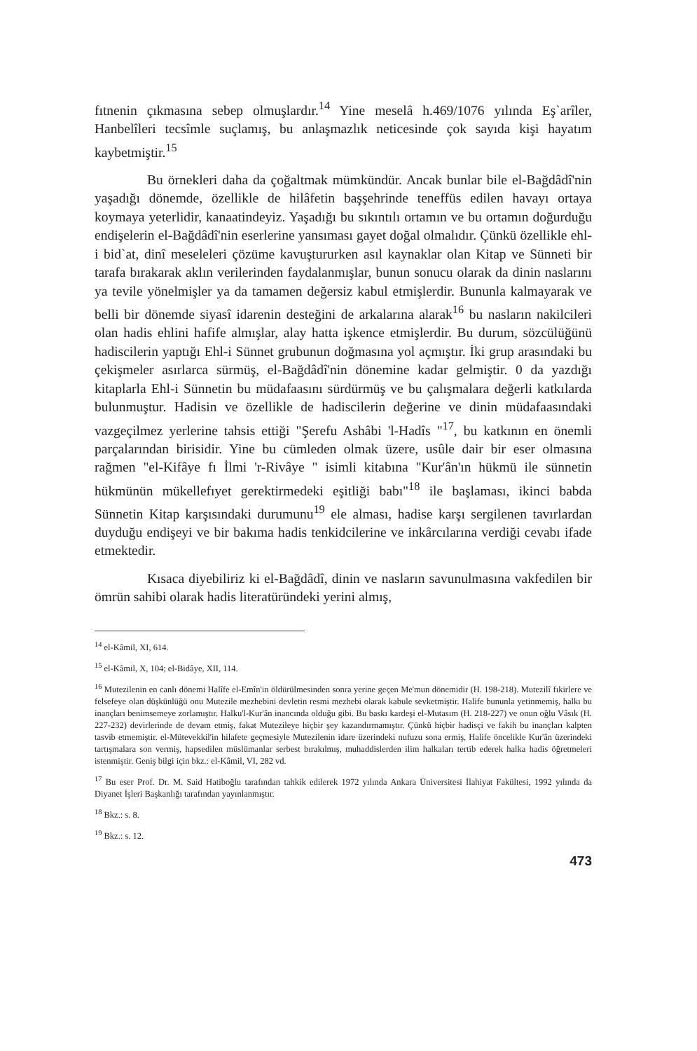fıtnenin çıkmasına sebep olmuşlardır.<sup>14</sup> Yine meselâ h.469/1076 yılında Eş`arîler, Hanbelîleri tecsîmle suçlamış, bu anlaşmazlık neticesinde çok sayıda kişi hayatım kaybetmiştir.<sup>15</sup>
Bu örnekleri daha da çoğaltmak mümkündür. Ancak bunlar bile el-Bağdâdî'nin yaşadığı dönemde, özellikle de hilâfetin başşehrinde teneffüs edilen havayı ortaya koymaya yeterlidir, kanaatindeyiz. Yaşadığı bu sıkıntılı ortamın ve bu ortamın doğurduğu endişelerin el-Bağdâdî'nin eserlerine yansıması gayet doğal olmalıdır. Çünkü özellikle ehl-i bid`at, dinî meseleleri çözüme kavuştururken asıl kaynaklar olan Kitap ve Sünneti bir tarafa bırakarak aklın verilerinden faydalanmışlar, bunun sonucu olarak da dinin naslarını ya tevile yönelmişler ya da tamamen değersiz kabul etmişlerdir. Bununla kalmayarak ve belli bir dönemde siyasî idarenin desteğini de arkalarına alarak<sup>16</sup> bu nasların nakilcileri olan hadis ehlini hafife almışlar, alay hatta işkence etmişlerdir. Bu durum, sözcülüğünü hadiscilerin yaptığı Ehl-i Sünnet grubunun doğmasına yol açmıştır. İki grup arasındaki bu çekişmeler asırlarca sürmüş, el-Bağdâdî'nin dönemine kadar gelmiştir. 0 da yazdığı kitaplarla Ehl-i Sünnetin bu müdafaasını sürdürmüş ve bu çalışmalara değerli katkılarda bulunmuştur. Hadisin ve özellikle de hadiscilerin değerine ve dinin müdafaasındaki vazgeçilmez yerlerine tahsis ettiği "Şerefu Ashâbi 'l-Hadîs "<sup>17</sup>, bu katkının en önemli parçalarından birisidir. Yine bu cümleden olmak üzere, usûle dair bir eser olmasına rağmen "el-Kifâye fı İlmi 'r-Rivâye " isimli kitabına "Kur'ân'ın hükmü ile sünnetin hükmünün mükellefıyet gerektirmedeki eşitliği babı"<sup>18</sup> ile başlaması, ikinci babda Sünnetin Kitap karşısındaki durumunu<sup>19</sup> ele alması, hadise karşı sergilenen tavırlardan duyduğu endişeyi ve bir bakıma hadis tenkidcilerine ve inkârcılarına verdiği cevabı ifade etmektedir.
Kısaca diyebiliriz ki el-Bağdâdî, dinin ve nasların savunulmasına vakfedilen bir ömrün sahibi olarak hadis literatüründeki yerini almış,
<sup>14</sup> el-Kâmil, XI, 614.
<sup>15</sup> el-Kâmil, X, 104; el-Bidâye, XII, 114.
<sup>16</sup> Mutezilenin en canlı dönemi Halîfe el-Emîn'in öldürülmesinden sonra yerine geçen Me'mun dönemidir (H. 198-218). Mutezilî fıkirlere ve felsefeye olan düşkünlüğü onu Mutezile mezhebini devletin resmi mezhebi olarak kabule sevketmiştir. Halife bununla yetinmemiş, halkı bu inançları benimsemeye zorlamıştır. Halku'l-Kur'ân inancında olduğu gibi. Bu baskı kardeşi el-Mutasım (H. 218-227) ve onun oğlu Vâsık (H. 227-232) devirlerinde de devam etmiş, fakat Mutezileye hiçbir şey kazandırmamıştır. Çünkü hiçbir hadisçi ve fakih bu inançları kalpten tasvib etmemiştir. el-Mütevekkil'in hilafete geçmesiyle Mutezilenin idare üzerindeki nufuzu sona ermiş, Halife öncelikle Kur'ân üzerindeki tartışmalara son vermiş, hapsedilen müslümanlar serbest bırakılmış, muhaddislerden ilim halkaları tertib ederek halka hadis öğretmeleri istenmiştir. Geniş bilgi için bkz.: el-Kâmil, VI, 282 vd.
<sup>17</sup> Bu eser Prof. Dr. M. Said Hatiboğlu tarafından tahkik edilerek 1972 yılında Ankara Üniversitesi İlahiyat Fakültesi, 1992 yılında da Diyanet İşleri Başkanlığı tarafından yayınlanmıştır.
<sup>18</sup> Bkz.: s. 8.
<sup>19</sup> Bkz.: s. 12.
473